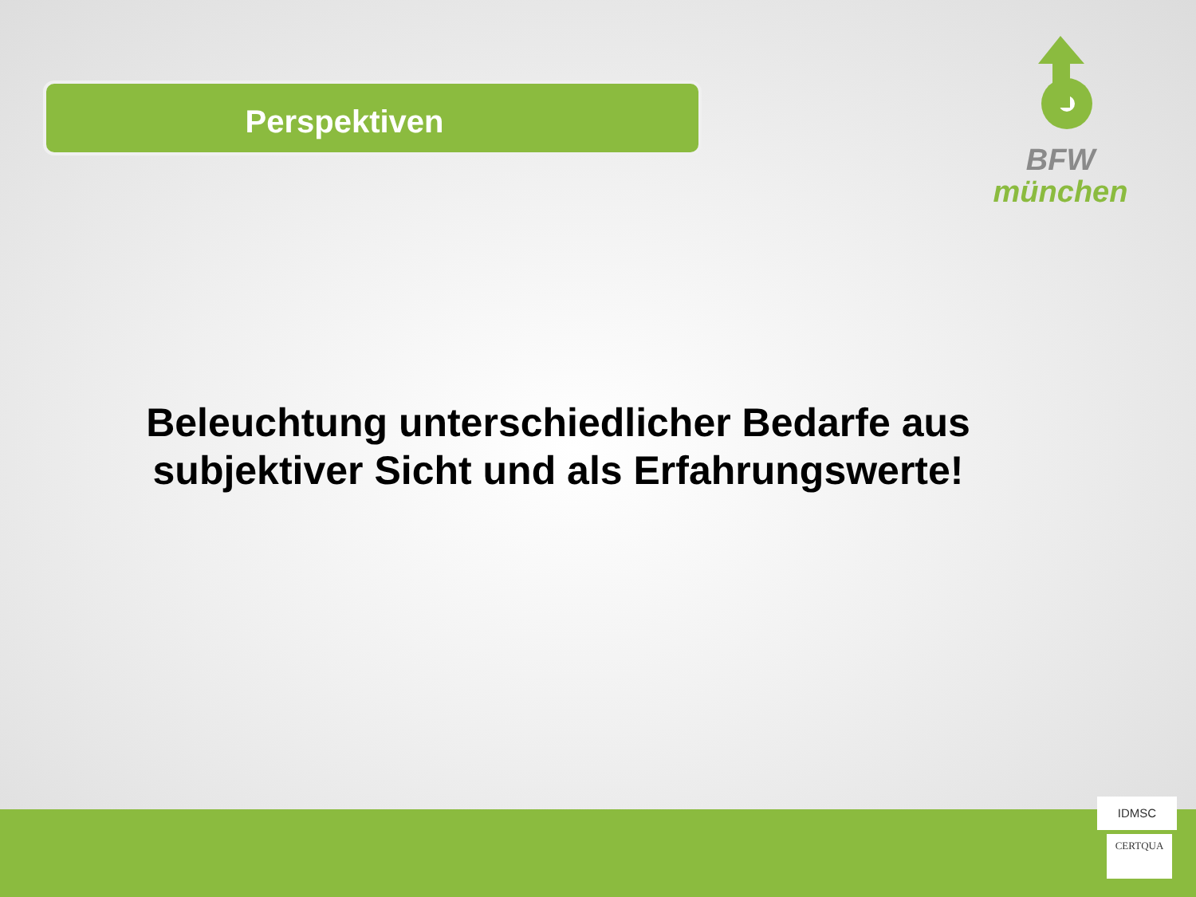Perspektiven
BFW
münchen
Beleuchtung unterschiedlicher Bedarfe aus subjektiver Sicht und als Erfahrungswerte!
IDMSC
CERTQUA